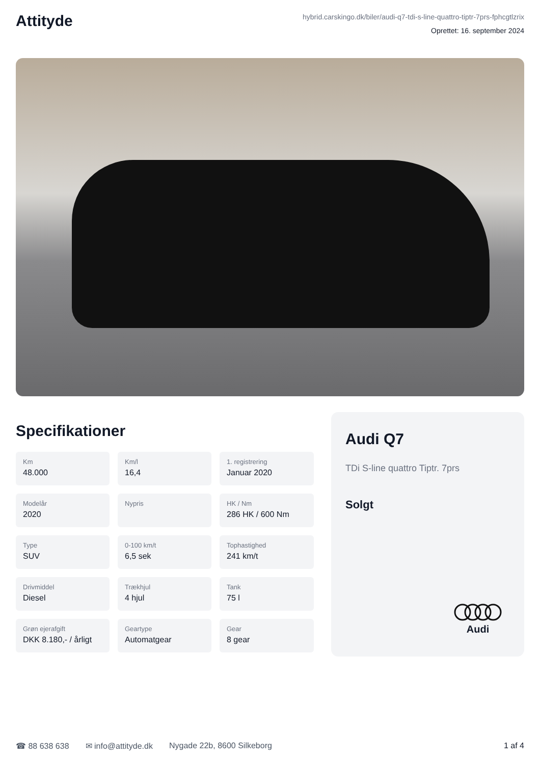Attityde
hybrid.carskingo.dk/biler/audi-q7-tdi-s-line-quattro-tiptr-7prs-fphcgtlzrix
Oprettet: 16. september 2024
Specifikationer
Km
48.000
Km/l
16,4
1. registrering
Januar 2020
Modelår
2020
Nypris
HK / Nm
286 HK / 600 Nm
Type
SUV
0-100 km/t
6,5 sek
Tophastighed
241 km/t
Drivmiddel
Diesel
Trækhjul
4 hjul
Tank
75 l
Grøn ejerafgift
DKK 8.180,- / årligt
Geartype
Automatgear
Gear
8 gear
Audi Q7
TDi S-line quattro Tiptr. 7prs
Solgt
Audi
☎ 88 638 638 ✉ info@attityde.dk Nygade 22b, 8600 Silkeborg 1 af 4